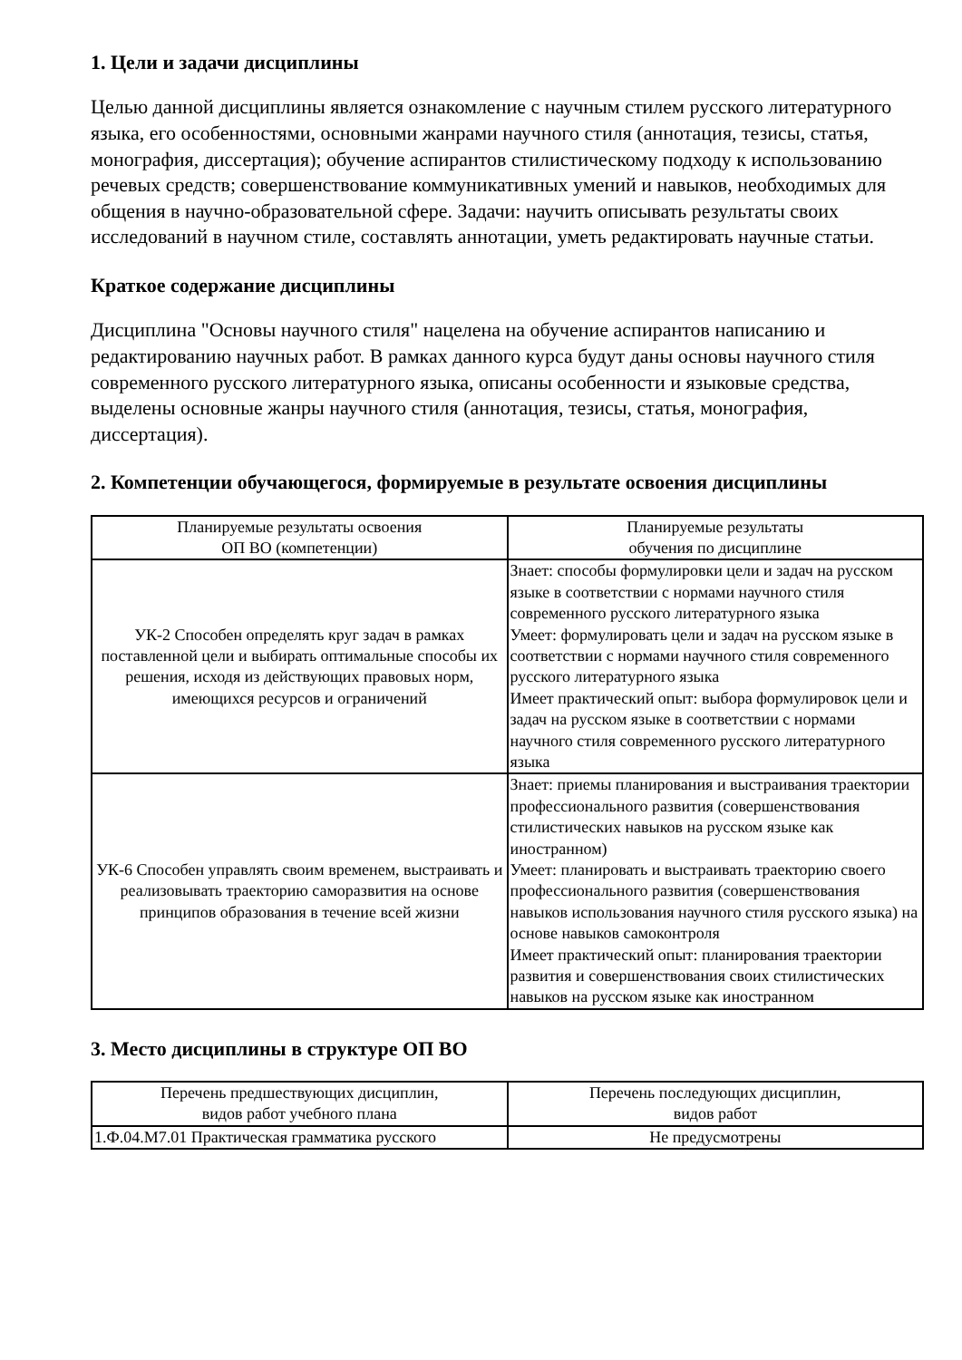1. Цели и задачи дисциплины
Целью данной дисциплины является ознакомление с научным стилем русского литературного языка, его особенностями, основными жанрами научного стиля (аннотация, тезисы, статья, монография, диссертация); обучение аспирантов стилистическому подходу к использованию речевых средств; совершенствование коммуникативных умений и навыков, необходимых для общения в научно-образовательной сфере. Задачи: научить описывать результаты своих исследований в научном стиле, составлять аннотации, уметь редактировать научные статьи.
Краткое содержание дисциплины
Дисциплина "Основы научного стиля" нацелена на обучение аспирантов написанию и редактированию научных работ. В рамках данного курса будут даны основы научного стиля современного русского литературного языка, описаны особенности и языковые средства, выделены основные жанры научного стиля (аннотация, тезисы, статья, монография, диссертация).
2. Компетенции обучающегося, формируемые в результате освоения дисциплины
| Планируемые результаты освоения ОП ВО (компетенции) | Планируемые результаты обучения по дисциплине |
| --- | --- |
| УК-2 Способен определять круг задач в рамках поставленной цели и выбирать оптимальные способы их решения, исходя из действующих правовых норм, имеющихся ресурсов и ограничений | Знает: способы формулировки цели и задач на русском языке в соответствии с нормами научного стиля современного русского литературного языка Умеет: формулировать цели и задач на русском языке в соответствии с нормами научного стиля современного русского литературного языка Имеет практический опыт: выбора формулировок цели и задач на русском языке в соответствии с нормами научного стиля современного русского литературного языка |
| УК-6 Способен управлять своим временем, выстраивать и реализовывать траекторию саморазвития на основе принципов образования в течение всей жизни | Знает: приемы планирования и выстраивания траектории профессионального развития (совершенствования стилистических навыков на русском языке как иностранном) Умеет: планировать и выстраивать траекторию своего профессионального развития (совершенствования навыков использования научного стиля русского языка) на основе навыков самоконтроля Имеет практический опыт: планирования траектории развития и совершенствования своих стилистических навыков на русском языке как иностранном |
3. Место дисциплины в структуре ОП ВО
| Перечень предшествующих дисциплин, видов работ учебного плана | Перечень последующих дисциплин, видов работ |
| --- | --- |
| 1.Ф.04.М7.01 Практическая грамматика русского | Не предусмотрены |